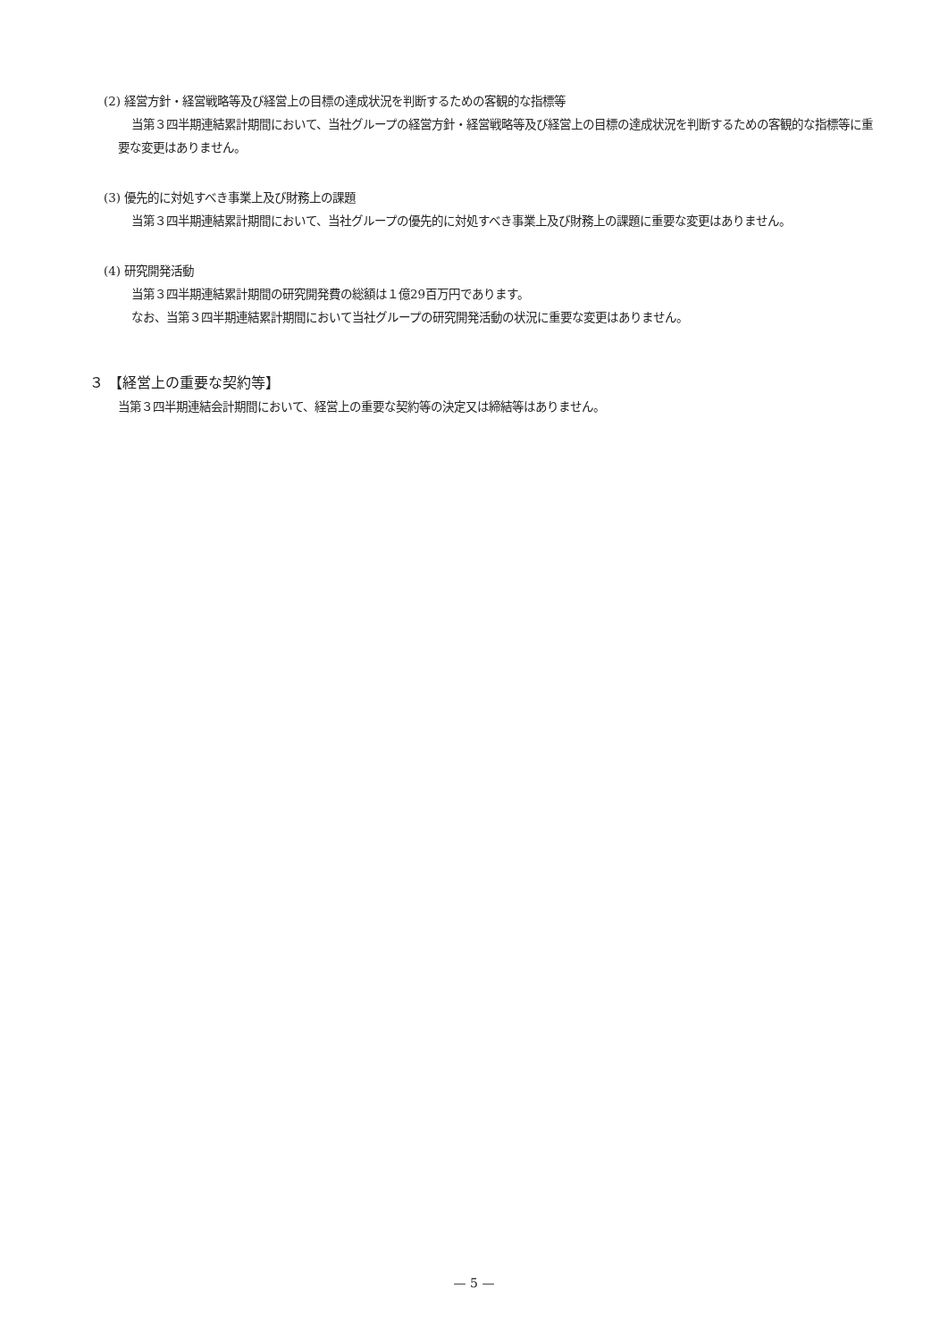(2) 経営方針・経営戦略等及び経営上の目標の達成状況を判断するための客観的な指標等
当第３四半期連結累計期間において、当社グループの経営方針・経営戦略等及び経営上の目標の達成状況を判断するための客観的な指標等に重要な変更はありません。
(3) 優先的に対処すべき事業上及び財務上の課題
当第３四半期連結累計期間において、当社グループの優先的に対処すべき事業上及び財務上の課題に重要な変更はありません。
(4) 研究開発活動
当第３四半期連結累計期間の研究開発費の総額は１億29百万円であります。
なお、当第３四半期連結累計期間において当社グループの研究開発活動の状況に重要な変更はありません。
３ 【経営上の重要な契約等】
当第３四半期連結会計期間において、経営上の重要な契約等の決定又は締結等はありません。
— 5 —